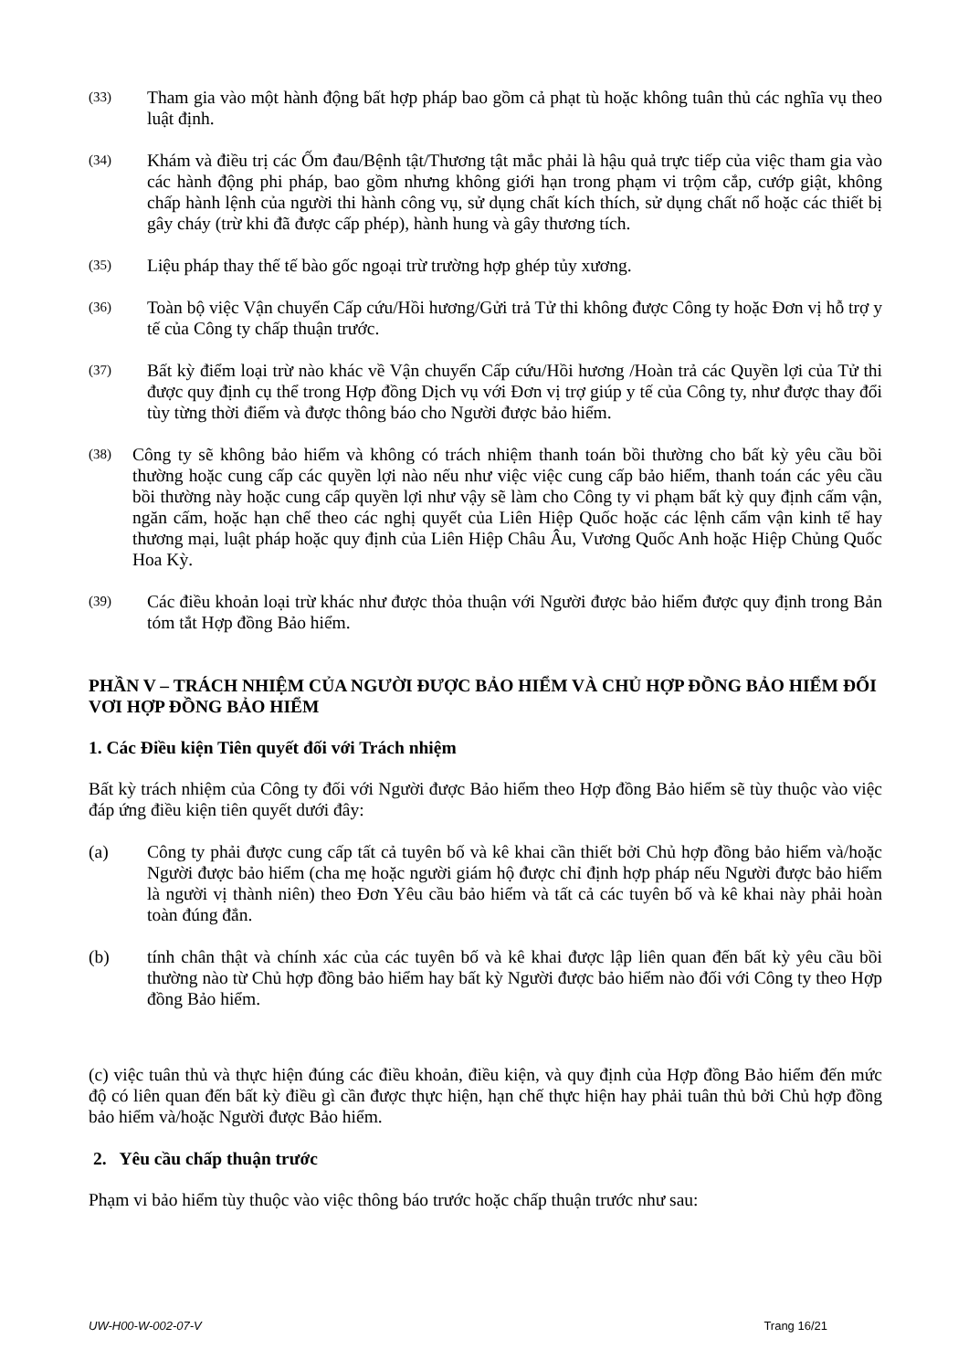(33)
Tham gia vào một hành động bất hợp pháp bao gồm cả phạt tù hoặc không tuân thủ các nghĩa vụ theo luật định.
(34)
Khám và điều trị các Ốm đau/Bệnh tật/Thương tật mắc phải là hậu quả trực tiếp của việc tham gia vào các hành động phi pháp, bao gồm nhưng không giới hạn trong phạm vi trộm cắp, cướp giật, không chấp hành lệnh của người thi hành công vụ, sử dụng chất kích thích, sử dụng chất nổ hoặc các thiết bị gây cháy (trừ khi đã được cấp phép), hành hung và gây thương tích.
(35)
Liệu pháp thay thế tế bào gốc ngoại trừ trường hợp ghép tủy xương.
(36)
Toàn bộ việc Vận chuyển Cấp cứu/Hồi hương/Gửi trả Tử thi không được Công ty hoặc Đơn vị hỗ trợ y tế của Công ty chấp thuận trước.
(37)
Bất kỳ điểm loại trừ nào khác về Vận chuyển Cấp cứu/Hồi hương /Hoàn trả các Quyền lợi của Tử thi được quy định cụ thể trong Hợp đồng Dịch vụ với Đơn vị trợ giúp y tế của Công ty, như được thay đổi tùy từng thời điểm và được thông báo cho Người được bảo hiểm.
(38)
Công ty sẽ không bảo hiểm và không có trách nhiệm thanh toán bồi thường cho bất kỳ yêu cầu bồi thường hoặc cung cấp các quyền lợi nào nếu như việc việc cung cấp bảo hiểm, thanh toán các yêu cầu bồi thường này hoặc cung cấp quyền lợi như vậy sẽ làm cho Công ty vi phạm bất kỳ quy định cấm vận, ngăn cấm, hoặc hạn chế theo các nghị quyết của Liên Hiệp Quốc hoặc các lệnh cấm vận kinh tế hay thương mại, luật pháp hoặc quy định của Liên Hiệp Châu Âu, Vương Quốc Anh hoặc Hiệp Chủng Quốc Hoa Kỳ.
(39)
Các điều khoản loại trừ khác như được thỏa thuận với Người được bảo hiểm được quy định trong Bản tóm tắt Hợp đồng Bảo hiểm.
PHẦN V – TRÁCH NHIỆM CỦA NGƯỜI ĐƯỢC BẢO HIỂM VÀ CHỦ HỢP ĐỒNG BẢO HIỂM ĐỐI VƠI HỢP ĐỒNG BẢO HIỂM
1. Các Điều kiện Tiên quyết đối với Trách nhiệm
Bất kỳ trách nhiệm của Công ty đối với Người được Bảo hiểm theo Hợp đồng Bảo hiểm sẽ tùy thuộc vào việc đáp ứng điều kiện tiên quyết dưới đây:
(a) Công ty phải được cung cấp tất cả tuyên bố và kê khai cần thiết bởi Chủ hợp đồng bảo hiểm và/hoặc Người được bảo hiểm (cha mẹ hoặc người giám hộ được chỉ định hợp pháp nếu Người được bảo hiểm là người vị thành niên) theo Đơn Yêu cầu bảo hiểm và tất cả các tuyên bố và kê khai này phải hoàn toàn đúng đắn.
(b) tính chân thật và chính xác của các tuyên bố và kê khai được lập liên quan đến bất kỳ yêu cầu bồi thường nào từ Chủ hợp đồng bảo hiểm hay bất kỳ Người được bảo hiểm nào đối với Công ty theo Hợp đồng Bảo hiểm.
(c) việc tuân thủ và thực hiện đúng các điều khoản, điều kiện, và quy định của Hợp đồng Bảo hiểm đến mức độ có liên quan đến bất kỳ điều gì cần được thực hiện, hạn chế thực hiện hay phải tuân thủ bởi Chủ hợp đồng bảo hiểm và/hoặc Người được Bảo hiểm.
2. Yêu cầu chấp thuận trước
Phạm vi bảo hiểm tùy thuộc vào việc thông báo trước hoặc chấp thuận trước như sau:
UW-H00-W-002-07-V Trang 16/21